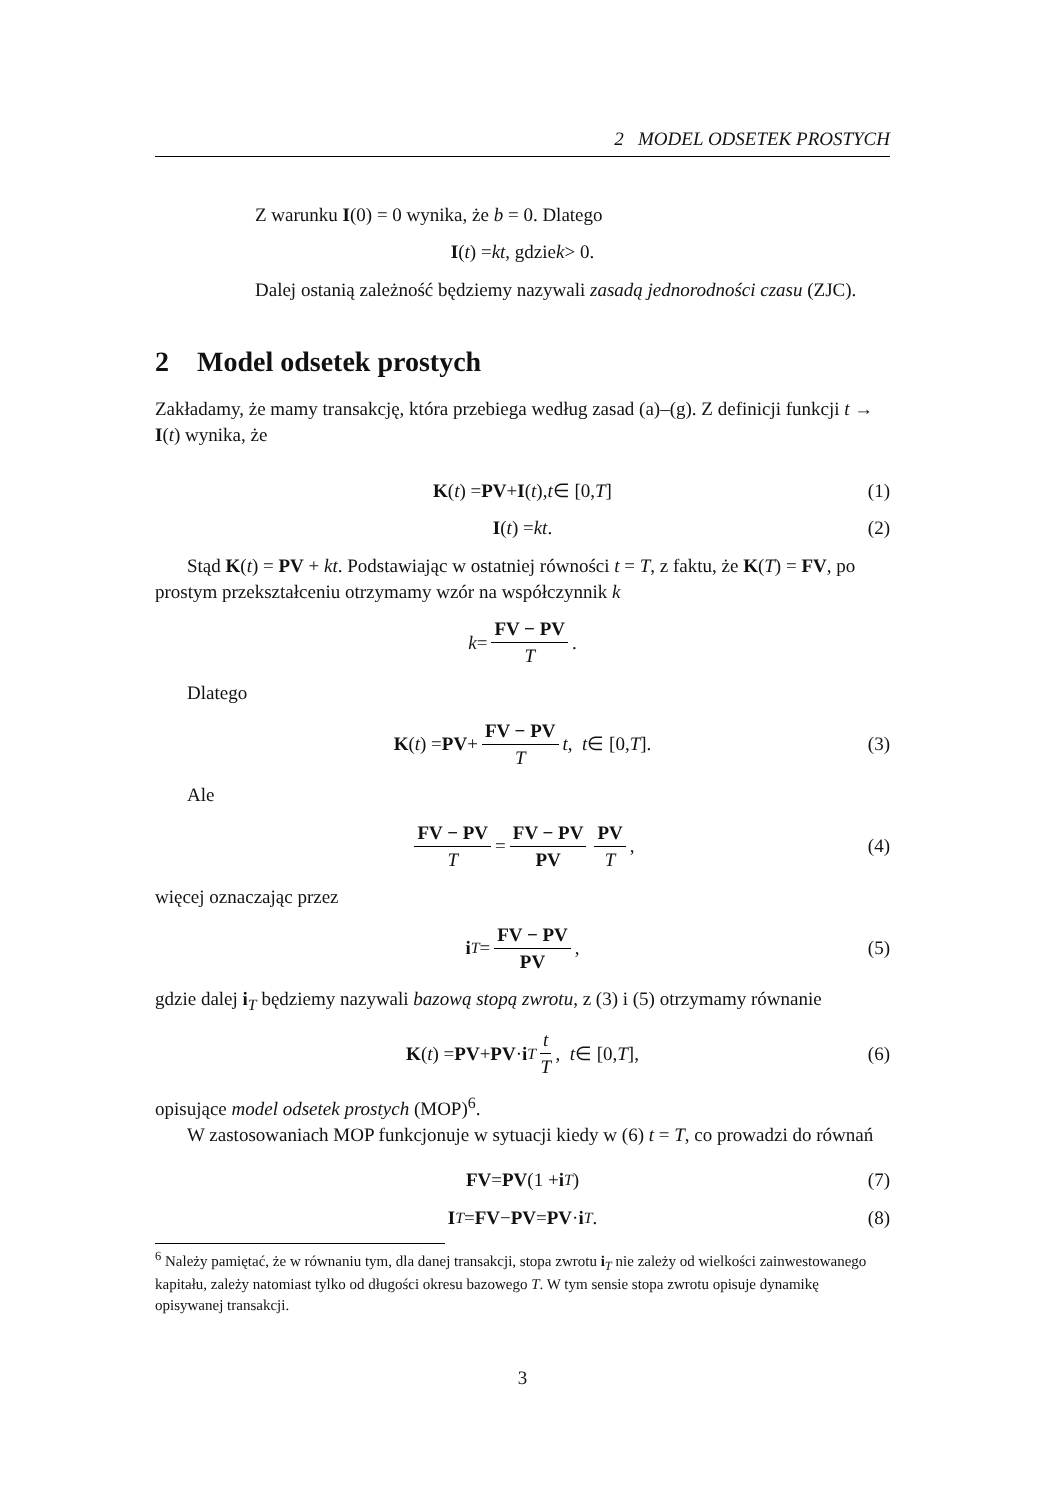2 MODEL ODSETEK PROSTYCH
Z warunku I(0) = 0 wynika, że b = 0. Dlatego
I (t) = kt, gdzie k > 0.
Dalej ostanią zależność będziemy nazywali zasadą jednorodności czasu (ZJC).
2 Model odsetek prostych
Zakładamy, że mamy transakcję, która przebiega według zasad (a)–(g). Z definicji funkcji t → I(t) wynika, że
K (t) = PV + I (t), t ∈ [0, T] (1)
I (t) = kt. (2)
Stąd K(t) = PV + kt. Podstawiając w ostatniej równości t = T, z faktu, że K(T) = FV, po prostym przekształceniu otrzymamy wzór na współczynnik k
k = FV − PV T.
Dlatego
K (t) = PV + FV − PV T t, t ∈ [0, T]. (3)
Ale
FV − PV T = FV − PV PV PV T, (4)
więcej oznaczając przez
i<sub>T</sub> = FV − PV PV, (5)
gdzie dalej i<sub>T</sub> będziemy nazywali bazową stopą zwrotu, z (3) i (5) otrzymamy równanie
K (t) = PV + PV · i<sub>T</sub> t T, t ∈ [0, T], (6)
opisujące model odsetek prostych (MOP)<sup>6</sup>.
W zastosowaniach MOP funkcjonuje w sytuacji kiedy w (6) t = T, co prowadzi do równań
FV = PV (1 + i<sub>T</sub>) (7)
I<sub>T</sub> = FV − PV = PV · i<sub>T</sub>. (8)
<sup>6</sup> Należy pamiętać, że w równaniu tym, dla danej transakcji, stopa zwrotu i<sub>T</sub> nie zależy od wielkości zainwestowanego kapitału, zależy natomiast tylko od długości okresu bazowego T. W tym sensie stopa zwrotu opisuje dynamikę opisywanej transakcji.
3